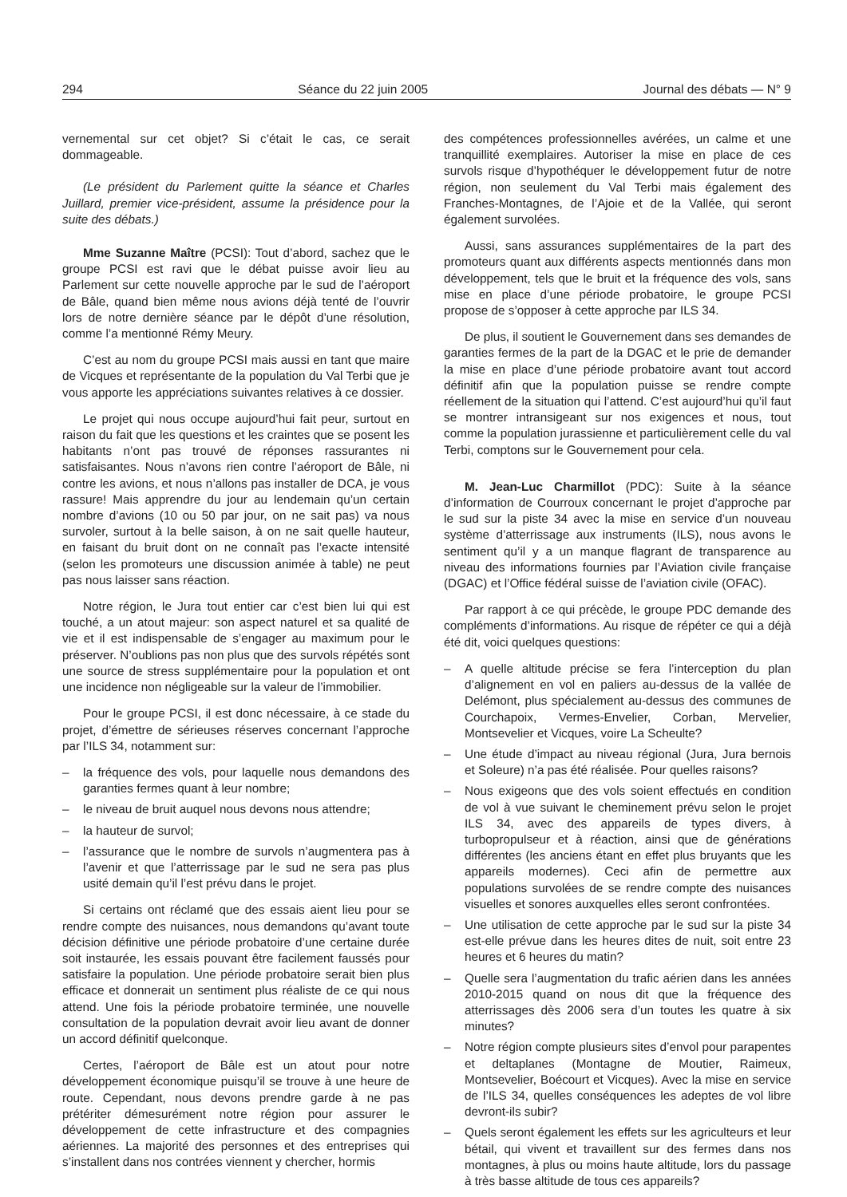294 Séance du 22 juin 2005 Journal des débats — N° 9
vernemental sur cet objet? Si c’était le cas, ce serait dommageable.
(Le président du Parlement quitte la séance et Charles Juillard, premier vice-président, assume la présidence pour la suite des débats.)
Mme Suzanne Maître (PCSI): Tout d’abord, sachez que le groupe PCSI est ravi que le débat puisse avoir lieu au Parlement sur cette nouvelle approche par le sud de l’aéroport de Bâle, quand bien même nous avions déjà tenté de l’ouvrir lors de notre dernière séance par le dépôt d’une résolution, comme l’a mentionné Rémy Meury.
C’est au nom du groupe PCSI mais aussi en tant que maire de Vicques et représentante de la population du Val Terbi que je vous apporte les appréciations suivantes relatives à ce dossier.
Le projet qui nous occupe aujourd’hui fait peur, surtout en raison du fait que les questions et les craintes que se posent les habitants n’ont pas trouvé de réponses rassurantes ni satisfaisantes. Nous n’avons rien contre l’aéroport de Bâle, ni contre les avions, et nous n’allons pas installer de DCA, je vous rassure! Mais apprendre du jour au lendemain qu’un certain nombre d’avions (10 ou 50 par jour, on ne sait pas) va nous survoler, surtout à la belle saison, à on ne sait quelle hauteur, en faisant du bruit dont on ne connaît pas l’exacte intensité (selon les promoteurs une discussion animée à table) ne peut pas nous laisser sans réaction.
Notre région, le Jura tout entier car c’est bien lui qui est touché, a un atout majeur: son aspect naturel et sa qualité de vie et il est indispensable de s’engager au maximum pour le préserver. N’oublions pas non plus que des survols répétés sont une source de stress supplémentaire pour la population et ont une incidence non négligeable sur la valeur de l’immobilier.
Pour le groupe PCSI, il est donc nécessaire, à ce stade du projet, d’émettre de sérieuses réserves concernant l’approche par l’ILS 34, notamment sur:
– la fréquence des vols, pour laquelle nous demandons des garanties fermes quant à leur nombre;
– le niveau de bruit auquel nous devons nous attendre;
– la hauteur de survol;
– l’assurance que le nombre de survols n’augmentera pas à l’avenir et que l’atterrissage par le sud ne sera pas plus usité demain qu’il l’est prévu dans le projet.
Si certains ont réclamé que des essais aient lieu pour se rendre compte des nuisances, nous demandons qu’avant toute décision définitive une période probatoire d’une certaine durée soit instaurée, les essais pouvant être facilement faussés pour satisfaire la population. Une période probatoire serait bien plus efficace et donnerait un sentiment plus réaliste de ce qui nous attend. Une fois la période probatoire terminée, une nouvelle consultation de la population devrait avoir lieu avant de donner un accord définitif quelconque.
Certes, l’aéroport de Bâle est un atout pour notre développement économique puisqu’il se trouve à une heure de route. Cependant, nous devons prendre garde à ne pas prétériter démesurément notre région pour assurer le développement de cette infrastructure et des compagnies aériennes. La majorité des personnes et des entreprises qui s’installent dans nos contrées viennent y chercher, hormis
des compétences professionnelles avérées, un calme et une tranquillité exemplaires. Autoriser la mise en place de ces survols risque d’hypothéquer le développement futur de notre région, non seulement du Val Terbi mais également des Franches-Montagnes, de l’Ajoie et de la Vallée, qui seront également survolées.
Aussi, sans assurances supplémentaires de la part des promoteurs quant aux différents aspects mentionnés dans mon développement, tels que le bruit et la fréquence des vols, sans mise en place d’une période probatoire, le groupe PCSI propose de s’opposer à cette approche par ILS 34.
De plus, il soutient le Gouvernement dans ses demandes de garanties fermes de la part de la DGAC et le prie de demander la mise en place d’une période probatoire avant tout accord définitif afin que la population puisse se rendre compte réellement de la situation qui l’attend. C’est aujourd’hui qu’il faut se montrer intransigeant sur nos exigences et nous, tout comme la population jurassienne et particulièrement celle du val Terbi, comptons sur le Gouvernement pour cela.
M. Jean-Luc Charmillot (PDC): Suite à la séance d’information de Courroux concernant le projet d’approche par le sud sur la piste 34 avec la mise en service d’un nouveau système d’atterrissage aux instruments (ILS), nous avons le sentiment qu’il y a un manque flagrant de transparence au niveau des informations fournies par l’Aviation civile française (DGAC) et l’Office fédéral suisse de l’aviation civile (OFAC).
Par rapport à ce qui précède, le groupe PDC demande des compléments d’informations. Au risque de répéter ce qui a déjà été dit, voici quelques questions:
– A quelle altitude précise se fera l’interception du plan d’alignement en vol en paliers au-dessus de la vallée de Delémont, plus spécialement au-dessus des communes de Courchapoix, Vermes-Envelier, Corban, Mervelier, Montsevelier et Vicques, voire La Scheulte?
– Une étude d’impact au niveau régional (Jura, Jura bernois et Soleure) n’a pas été réalisée. Pour quelles raisons?
– Nous exigeons que des vols soient effectués en condition de vol à vue suivant le cheminement prévu selon le projet ILS 34, avec des appareils de types divers, à turbopropulseur et à réaction, ainsi que de générations différentes (les anciens étant en effet plus bruyants que les appareils modernes). Ceci afin de permettre aux populations survolées de se rendre compte des nuisances visuelles et sonores auxquelles elles seront confrontées.
– Une utilisation de cette approche par le sud sur la piste 34 est-elle prévue dans les heures dites de nuit, soit entre 23 heures et 6 heures du matin?
– Quelle sera l’augmentation du trafic aérien dans les années 2010-2015 quand on nous dit que la fréquence des atterrissages dès 2006 sera d’un toutes les quatre à six minutes?
– Notre région compte plusieurs sites d’envol pour parapentes et deltaplanes (Montagne de Moutier, Raimeux, Montsevelier, Boécourt et Vicques). Avec la mise en service de l’ILS 34, quelles conséquences les adeptes de vol libre devront-ils subir?
– Quels seront également les effets sur les agriculteurs et leur bétail, qui vivent et travaillent sur des fermes dans nos montagnes, à plus ou moins haute altitude, lors du passage à très basse altitude de tous ces appareils?